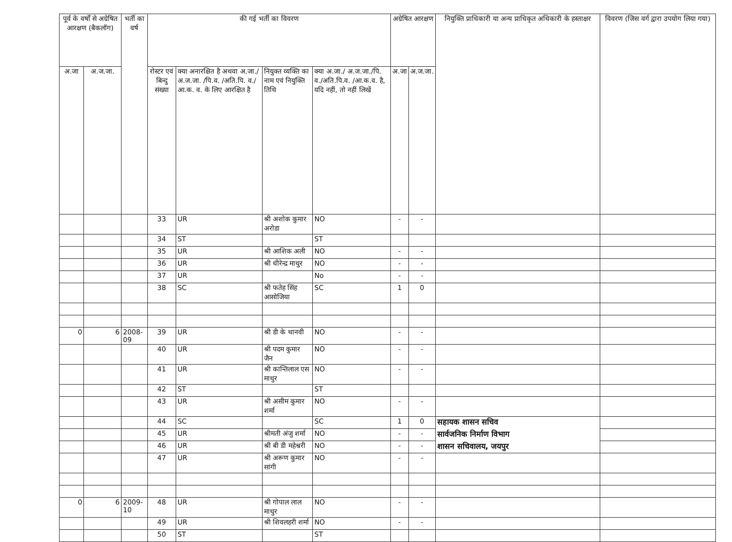| पूर्व के वर्षों से अग्रेषित आरक्षण (बैकलॉग) | | भर्ती का वर्ष | की गई भर्ती का विवरण | | | | अग्रेषित आरक्षण | | नियुक्ति प्राधिकारी या अन्य प्राधिकृत अधिकारी के हस्ताक्षर | विवरण (जिस वर्ग द्वारा उपयोग लिया गया) |
| --- | --- | --- | --- | --- | --- | --- | --- | --- | --- | --- |
| अ.जा | अ.ज.जा. | | रोस्टर एवं बिन्दु संख्या | क्या अनारक्षित है अथवा अ.जा./ अ.ज.जा. /पि.व. /अति.पि. व./आ.क. व. के लिए आरक्षित है | नियुक्त व्यक्ति का नाम एवं नियुक्ति तिथि | क्या अ.जा./ अ.ज.जा./पि. व./अति.पि.व. /आ.क.व. है, यदि नहीं, तो नहीं लिखें | अ.जा | अ.ज.जा. | | |
| | | | 33 | UR | श्री अशोक कुमार अरोडा | NO | - | - | | |
| | | | 34 | ST | | ST | | | | |
| | | | 35 | UR | श्री आशिक अली | NO | - | - | | |
| | | | 36 | UR | श्री धीरेन्द्र माथुर | NO | - | - | | |
| | | | 37 | UR | | No | - | - | | |
| | | | 38 | SC | श्री फतेह सिंह आसोजिया | SC | 1 | 0 | | |
| 0 | 6 | 2008-09 | 39 | UR | श्री डी के थानवी | NO | - | - | | |
| | | | 40 | UR | श्री पदम कुमार जैन | NO | - | - | | |
| | | | 41 | UR | श्री कान्तिलाल एस माथुर | NO | - | - | | |
| | | | 42 | ST | | ST | | | | |
| | | | 43 | UR | श्री असीम कुमार शर्मा | NO | - | - | | |
| | | | 44 | SC | | SC | 1 | 0 | सहायक शासन सचिव | |
| | | | 45 | UR | श्रीमती अंजु शर्मा | NO | - | - | सार्वजनिक निर्माण विभाग | |
| | | | 46 | UR | श्री बी डी महेश्वरी | NO | - | - | शासन सचिवालय, जयपुर | |
| | | | 47 | UR | श्री अरूण कुमार सांगी | NO | - | - | | |
| 0 | 6 | 2009-10 | 48 | UR | श्री गोपाल लाल माथुर | NO | - | - | | |
| | | | 49 | UR | श्री शिवलहरी शर्मा | NO | - | - | | |
| | | | 50 | ST | | ST | | | | |